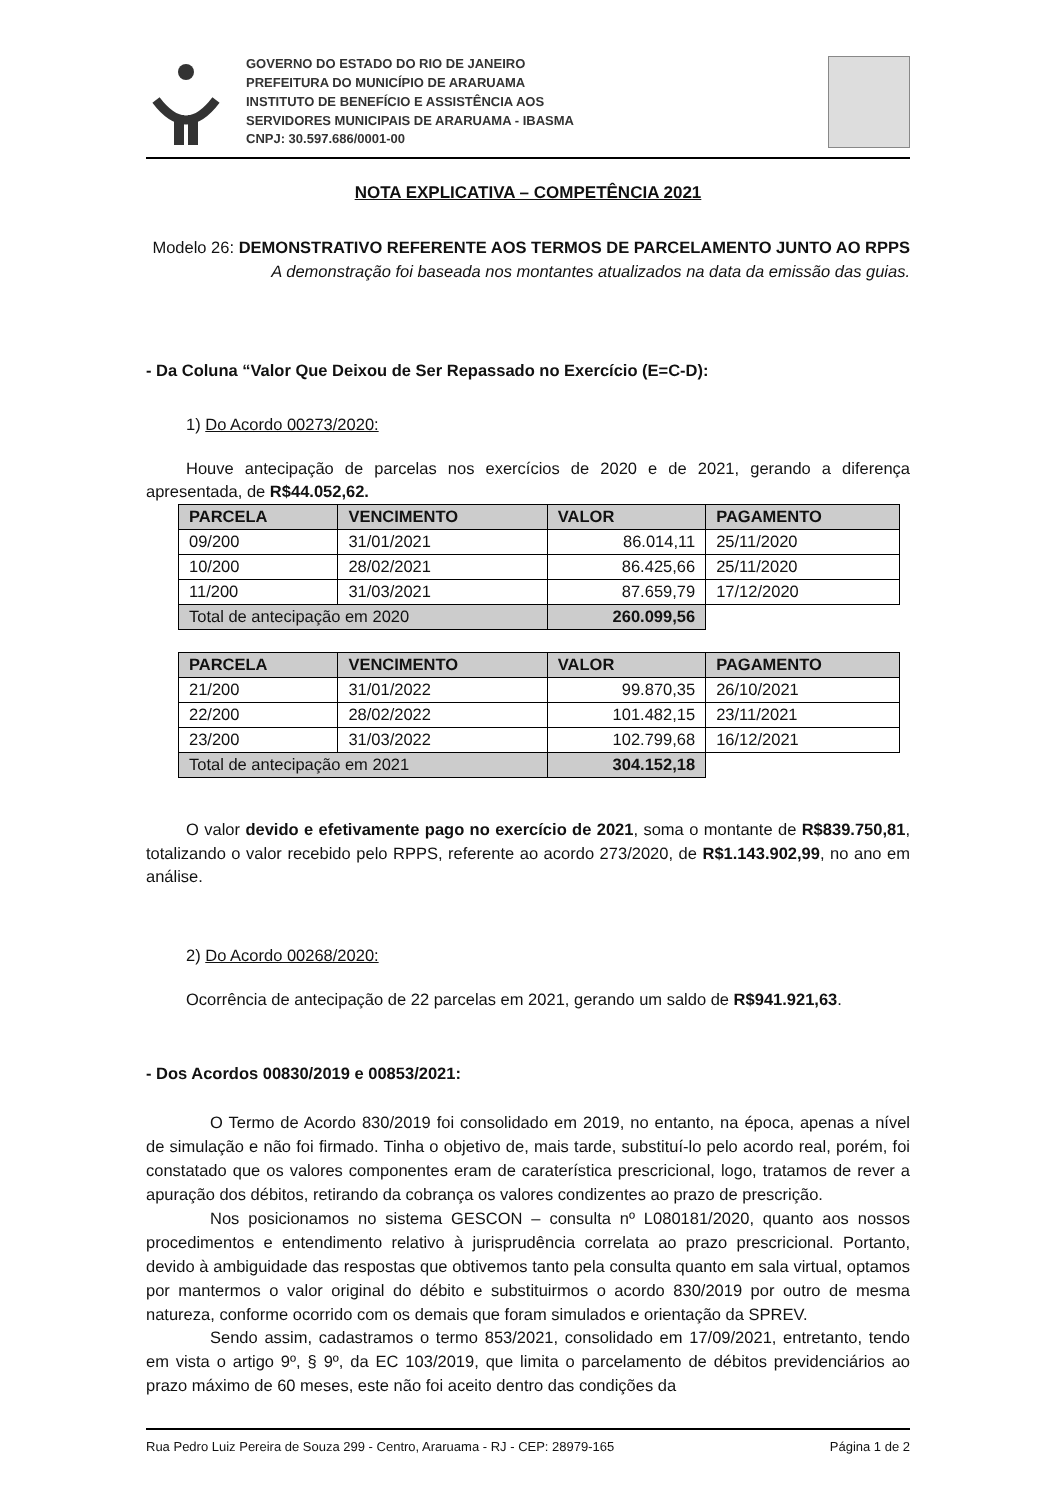GOVERNO DO ESTADO DO RIO DE JANEIRO
PREFEITURA DO MUNICÍPIO DE ARARUAMA
INSTITUTO DE BENEFÍCIO E ASSISTÊNCIA AOS
SERVIDORES MUNICIPAIS DE ARARUAMA - IBASMA
CNPJ: 30.597.686/0001-00
NOTA EXPLICATIVA – COMPETÊNCIA 2021
Modelo 26: DEMONSTRATIVO REFERENTE AOS TERMOS DE PARCELAMENTO JUNTO AO RPPS
A demonstração foi baseada nos montantes atualizados na data da emissão das guias.
- Da Coluna “Valor Que Deixou de Ser Repassado no Exercício (E=C-D):
1) Do Acordo 00273/2020:
Houve antecipação de parcelas nos exercícios de 2020 e de 2021, gerando a diferença apresentada, de R$44.052,62.
| PARCELA | VENCIMENTO | VALOR | PAGAMENTO |
| --- | --- | --- | --- |
| 09/200 | 31/01/2021 | 86.014,11 | 25/11/2020 |
| 10/200 | 28/02/2021 | 86.425,66 | 25/11/2020 |
| 11/200 | 31/03/2021 | 87.659,79 | 17/12/2020 |
| Total de antecipação em 2020 | | 260.099,56 | |
| PARCELA | VENCIMENTO | VALOR | PAGAMENTO |
| --- | --- | --- | --- |
| 21/200 | 31/01/2022 | 99.870,35 | 26/10/2021 |
| 22/200 | 28/02/2022 | 101.482,15 | 23/11/2021 |
| 23/200 | 31/03/2022 | 102.799,68 | 16/12/2021 |
| Total de antecipação em 2021 | | 304.152,18 | |
O valor devido e efetivamente pago no exercício de 2021, soma o montante de R$839.750,81, totalizando o valor recebido pelo RPPS, referente ao acordo 273/2020, de R$1.143.902,99, no ano em análise.
2) Do Acordo 00268/2020:
Ocorrência de antecipação de 22 parcelas em 2021, gerando um saldo de R$941.921,63.
- Dos Acordos 00830/2019 e 00853/2021:
O Termo de Acordo 830/2019 foi consolidado em 2019, no entanto, na época, apenas a nível de simulação e não foi firmado. Tinha o objetivo de, mais tarde, substituí-lo pelo acordo real, porém, foi constatado que os valores componentes eram de caraterística prescricional, logo, tratamos de rever a apuração dos débitos, retirando da cobrança os valores condizentes ao prazo de prescrição.
Nos posicionamos no sistema GESCON – consulta nº L080181/2020, quanto aos nossos procedimentos e entendimento relativo à jurisprudência correlata ao prazo prescricional. Portanto, devido à ambiguidade das respostas que obtivemos tanto pela consulta quanto em sala virtual, optamos por mantermos o valor original do débito e substituirmos o acordo 830/2019 por outro de mesma natureza, conforme ocorrido com os demais que foram simulados e orientação da SPREV.
Sendo assim, cadastramos o termo 853/2021, consolidado em 17/09/2021, entretanto, tendo em vista o artigo 9º, § 9º, da EC 103/2019, que limita o parcelamento de débitos previdenciários ao prazo máximo de 60 meses, este não foi aceito dentro das condições da
Rua Pedro Luiz Pereira de Souza 299 - Centro, Araruama - RJ - CEP: 28979-165 Página 1 de 2